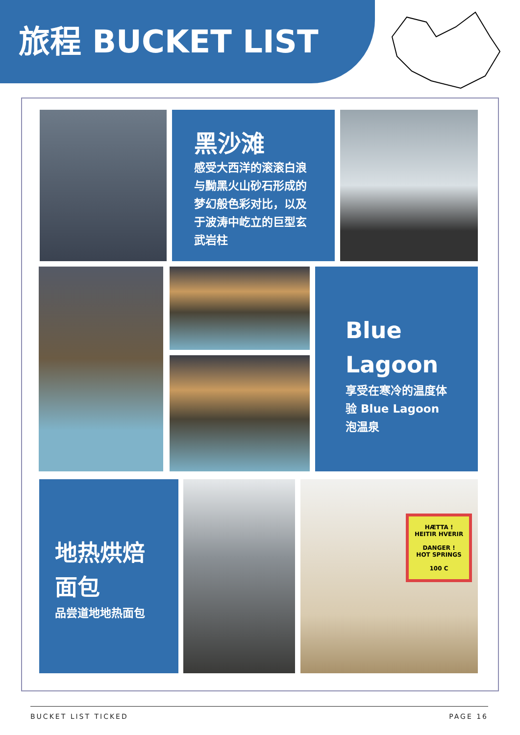旅程 BUCKET LIST
黑沙滩
感受大西洋的滚滚白浪与黝黑火山砂石形成的梦幻般色彩对比，以及于波涛中屹立的巨型玄武岩柱
Blue Lagoon
享受在寒冷的温度体验 Blue Lagoon 泡温泉
地热烘焙面包
品尝道地地热面包
HÆTTA !
HEITIR HVERIR
DANGER !
HOT SPRINGS
100 C
BUCKET LIST TICKED PAGE 16